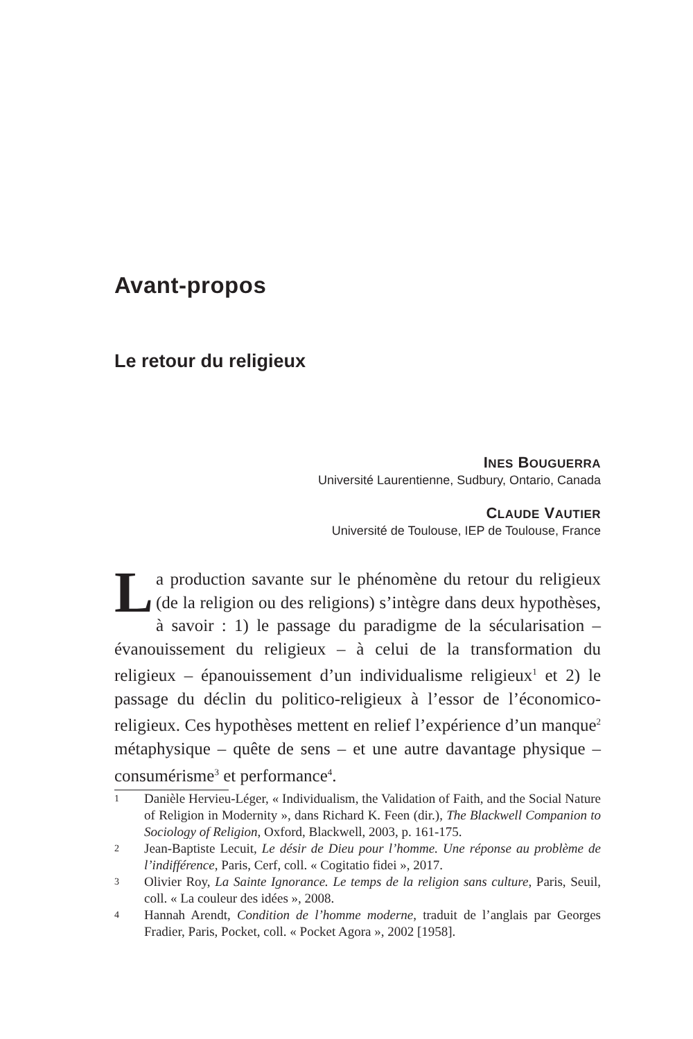Avant-propos
Le retour du religieux
INES BOUGUERRA
Université Laurentienne, Sudbury, Ontario, Canada
CLAUDE VAUTIER
Université de Toulouse, IEP de Toulouse, France
La production savante sur le phénomène du retour du religieux (de la religion ou des religions) s’intègre dans deux hypothèses, à savoir : 1) le passage du paradigme de la sécularisation – évanouissement du religieux – à celui de la transformation du religieux – épanouissement d’un individualisme religieux<sup>1</sup> et 2) le passage du déclin du politico-religieux à l’essor de l’économico-religieux. Ces hypothèses mettent en relief l’expérience d’un manque<sup>2</sup> métaphysique – quête de sens – et une autre davantage physique – consumérisme<sup>3</sup> et performance<sup>4</sup>.
1 Danièle Hervieu-Léger, « Individualism, the Validation of Faith, and the Social Nature of Religion in Modernity », dans Richard K. Feen (dir.), The Blackwell Companion to Sociology of Religion, Oxford, Blackwell, 2003, p. 161-175.
2 Jean-Baptiste Lecuit, Le désir de Dieu pour l’homme. Une réponse au problème de l’indifférence, Paris, Cerf, coll. « Cogitatio fidei », 2017.
3 Olivier Roy, La Sainte Ignorance. Le temps de la religion sans culture, Paris, Seuil, coll. « La couleur des idées », 2008.
4 Hannah Arendt, Condition de l’homme moderne, traduit de l’anglais par Georges Fradier, Paris, Pocket, coll. « Pocket Agora », 2002 [1958].